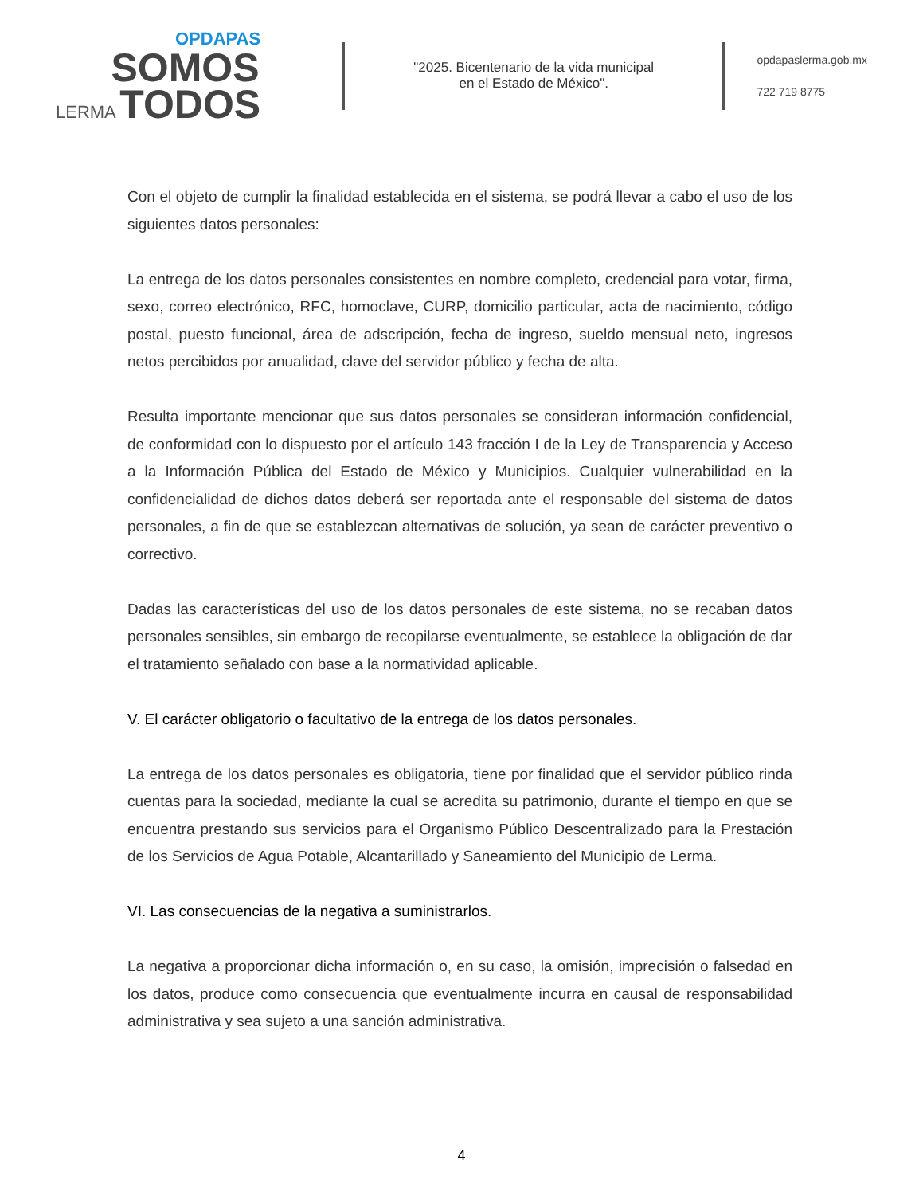OPDAPAS
SOMOS
LERMA TODOS
"2025. Bicentenario de la vida municipal
en el Estado de México".
opdapaslerma.gob.mx
722 719 8775
Con el objeto de cumplir la finalidad establecida en el sistema, se podrá llevar a cabo el uso de los siguientes datos personales:
La entrega de los datos personales consistentes en nombre completo, credencial para votar, firma, sexo, correo electrónico, RFC, homoclave, CURP, domicilio particular, acta de nacimiento, código postal, puesto funcional, área de adscripción, fecha de ingreso, sueldo mensual neto, ingresos netos percibidos por anualidad, clave del servidor público y fecha de alta.
Resulta importante mencionar que sus datos personales se consideran información confidencial, de conformidad con lo dispuesto por el artículo 143 fracción I de la Ley de Transparencia y Acceso a la Información Pública del Estado de México y Municipios. Cualquier vulnerabilidad en la confidencialidad de dichos datos deberá ser reportada ante el responsable del sistema de datos personales, a fin de que se establezcan alternativas de solución, ya sean de carácter preventivo o correctivo.
Dadas las características del uso de los datos personales de este sistema, no se recaban datos personales sensibles, sin embargo de recopilarse eventualmente, se establece la obligación de dar el tratamiento señalado con base a la normatividad aplicable.
V. El carácter obligatorio o facultativo de la entrega de los datos personales.
La entrega de los datos personales es obligatoria, tiene por finalidad que el servidor público rinda cuentas para la sociedad, mediante la cual se acredita su patrimonio, durante el tiempo en que se encuentra prestando sus servicios para el Organismo Público Descentralizado para la Prestación de los Servicios de Agua Potable, Alcantarillado y Saneamiento del Municipio de Lerma.
VI. Las consecuencias de la negativa a suministrarlos.
La negativa a proporcionar dicha información o, en su caso, la omisión, imprecisión o falsedad en los datos, produce como consecuencia que eventualmente incurra en causal de responsabilidad administrativa y sea sujeto a una sanción administrativa.
4